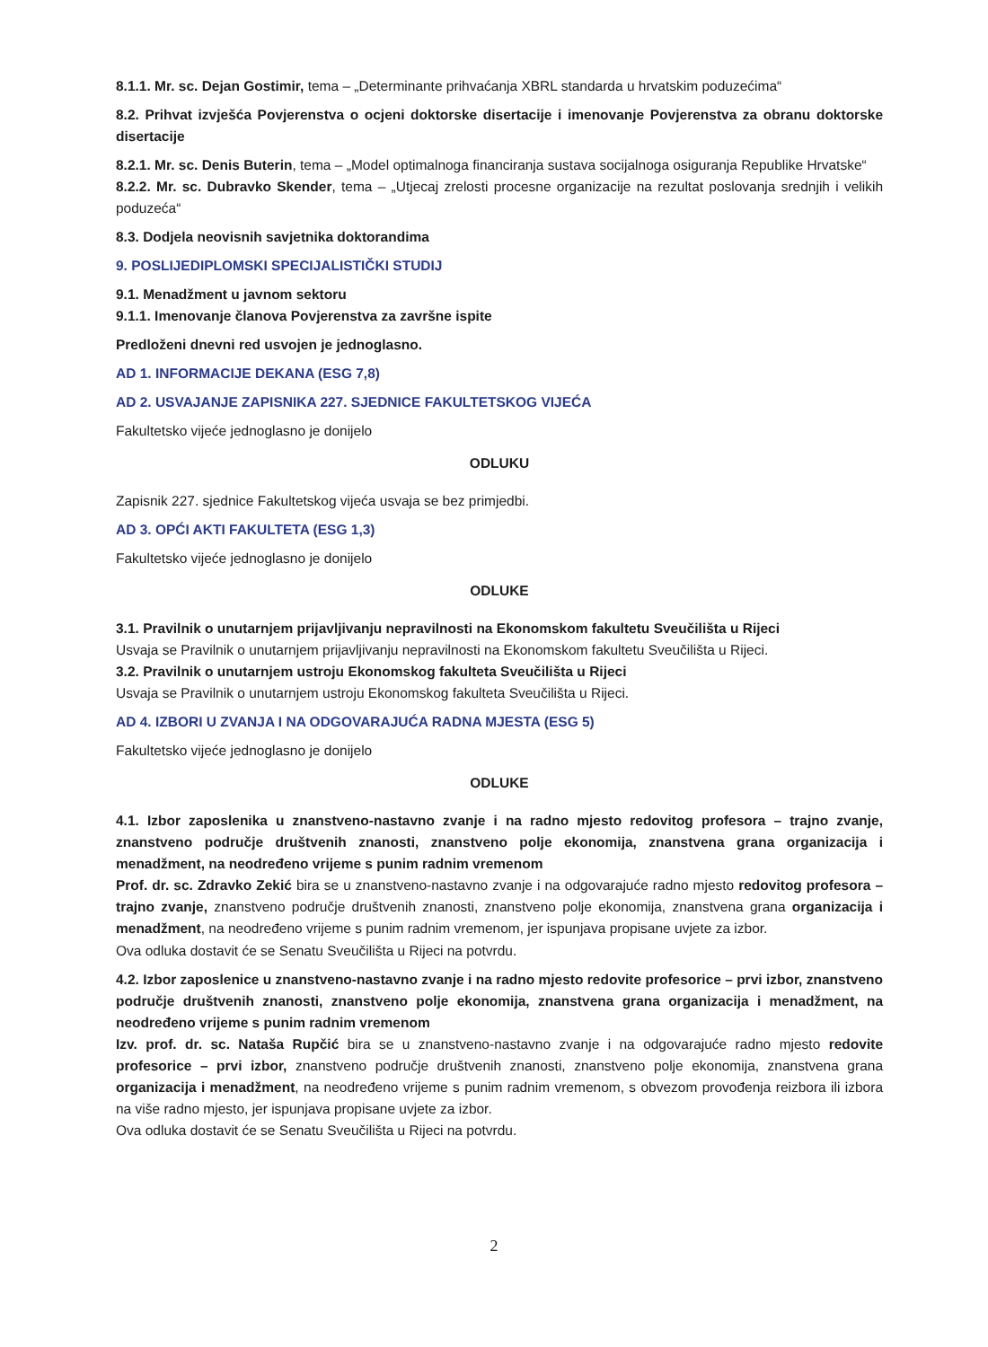8.1.1. Mr. sc. Dejan Gostimir, tema – „Determinante prihvaćanja XBRL standarda u hrvatskim poduzećima“
8.2. Prihvat izvješća Povjerenstva o ocjeni doktorske disertacije i imenovanje Povjerenstva za obranu doktorske disertacije
8.2.1. Mr. sc. Denis Buterin, tema – „Model optimalnoga financiranja sustava socijalnoga osiguranja Republike Hrvatske“
8.2.2. Mr. sc. Dubravko Skender, tema – „Utjecaj zrelosti procesne organizacije na rezultat poslovanja srednjih i velikih poduzeća“
8.3. Dodjela neovisnih savjetnika doktorandima
9. POSLIJEDIPLOMSKI SPECIJALISTIČKI STUDIJ
9.1. Menadžment u javnom sektoru
9.1.1. Imenovanje članova Povjerenstva za završne ispite
Predloženi dnevni red usvojen je jednoglasno.
AD 1. INFORMACIJE DEKANA (ESG 7,8)
AD 2. USVAJANJE ZAPISNIKA 227. SJEDNICE FAKULTETSKOG VIJEĆA
Fakultetsko vijeće jednoglasno je donijelo
ODLUKU
Zapisnik 227. sjednice Fakultetskog vijeća usvaja se bez primjedbi.
AD 3. OPĆI AKTI FAKULTETA (ESG 1,3)
Fakultetsko vijeće jednoglasno je donijelo
ODLUKE
3.1. Pravilnik o unutarnjem prijavljivanju nepravilnosti na Ekonomskom fakultetu Sveučilišta u Rijeci
Usvaja se Pravilnik o unutarnjem prijavljivanju nepravilnosti na Ekonomskom fakultetu Sveučilišta u Rijeci.
3.2. Pravilnik o unutarnjem ustroju Ekonomskog fakulteta Sveučilišta u Rijeci
Usvaja se Pravilnik o unutarnjem ustroju Ekonomskog fakulteta Sveučilišta u Rijeci.
AD 4. IZBORI U ZVANJA I NA ODGOVARAJUĆA RADNA MJESTA (ESG 5)
Fakultetsko vijeće jednoglasno je donijelo
ODLUKE
4.1. Izbor zaposlenika u znanstveno-nastavno zvanje i na radno mjesto redovitog profesora – trajno zvanje, znanstveno područje društvenih znanosti, znanstveno polje ekonomija, znanstvena grana organizacija i menadžment, na neodređeno vrijeme s punim radnim vremenom
Prof. dr. sc. Zdravko Zekić bira se u znanstveno-nastavno zvanje i na odgovarajuće radno mjesto redovitog profesora – trajno zvanje, znanstveno područje društvenih znanosti, znanstveno polje ekonomija, znanstvena grana organizacija i menadžment, na neodređeno vrijeme s punim radnim vremenom, jer ispunjava propisane uvjete za izbor.
Ova odluka dostavit će se Senatu Sveučilišta u Rijeci na potvrdu.
4.2. Izbor zaposlenice u znanstveno-nastavno zvanje i na radno mjesto redovite profesorice – prvi izbor, znanstveno područje društvenih znanosti, znanstveno polje ekonomija, znanstvena grana organizacija i menadžment, na neodređeno vrijeme s punim radnim vremenom
Izv. prof. dr. sc. Nataša Rupčić bira se u znanstveno-nastavno zvanje i na odgovarajuće radno mjesto redovite profesorice – prvi izbor, znanstveno područje društvenih znanosti, znanstveno polje ekonomija, znanstvena grana organizacija i menadžment, na neodređeno vrijeme s punim radnim vremenom, s obvezom provođenja reizbora ili izbora na više radno mjesto, jer ispunjava propisane uvjete za izbor.
Ova odluka dostavit će se Senatu Sveučilišta u Rijeci na potvrdu.
2